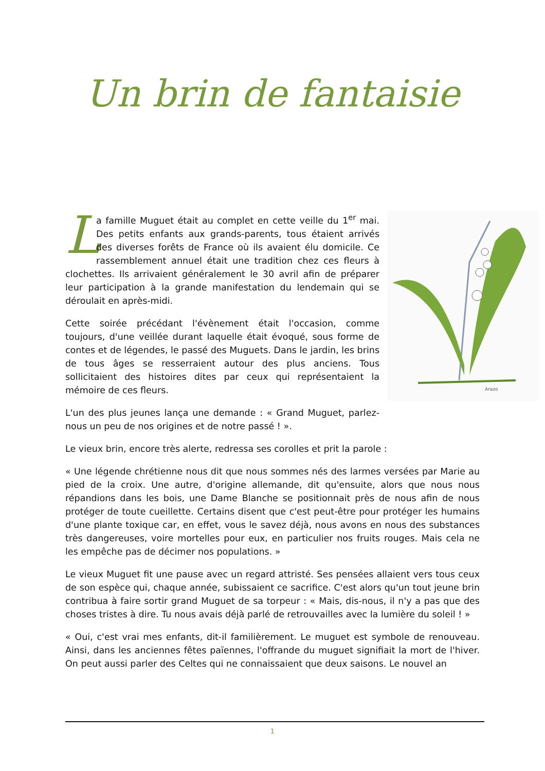Un brin de fantaisie
Arazo
La famille Muguet était au complet en cette veille du 1<sup>er</sup> mai. Des petits enfants aux grands-parents, tous étaient arrivés des diverses forêts de France où ils avaient élu domicile. Ce rassemblement annuel était une tradition chez ces fleurs à clochettes. Ils arrivaient généralement le 30 avril afin de préparer leur participation à la grande manifestation du lendemain qui se déroulait en après-midi.
Cette soirée précédant l'évènement était l'occasion, comme toujours, d'une veillée durant laquelle était évoqué, sous forme de contes et de légendes, le passé des Muguets. Dans le jardin, les brins de tous âges se resserraient autour des plus anciens. Tous sollicitaient des histoires dites par ceux qui représentaient la mémoire de ces fleurs.
L'un des plus jeunes lança une demande : « Grand Muguet, parlez-nous un peu de nos origines et de notre passé ! ».
Le vieux brin, encore très alerte, redressa ses corolles et prit la parole :
« Une légende chrétienne nous dit que nous sommes nés des larmes versées par Marie au pied de la croix. Une autre, d'origine allemande, dit qu'ensuite, alors que nous nous répandions dans les bois, une Dame Blanche se positionnait près de nous afin de nous protéger de toute cueillette. Certains disent que c'est peut-être pour protéger les humains d'une plante toxique car, en effet, vous le savez déjà, nous avons en nous des substances très dangereuses, voire mortelles pour eux, en particulier nos fruits rouges. Mais cela ne les empêche pas de décimer nos populations. »
Le vieux Muguet fit une pause avec un regard attristé. Ses pensées allaient vers tous ceux de son espèce qui, chaque année, subissaient ce sacrifice. C'est alors qu'un tout jeune brin contribua à faire sortir grand Muguet de sa torpeur : « Mais, dis-nous, il n'y a pas que des choses tristes à dire. Tu nous avais déjà parlé de retrouvailles avec la lumière du soleil ! »
« Oui, c'est vrai mes enfants, dit-il familièrement. Le muguet est symbole de renouveau. Ainsi, dans les anciennes fêtes païennes, l'offrande du muguet signifiait la mort de l'hiver. On peut aussi parler des Celtes qui ne connaissaient que deux saisons. Le nouvel an
1